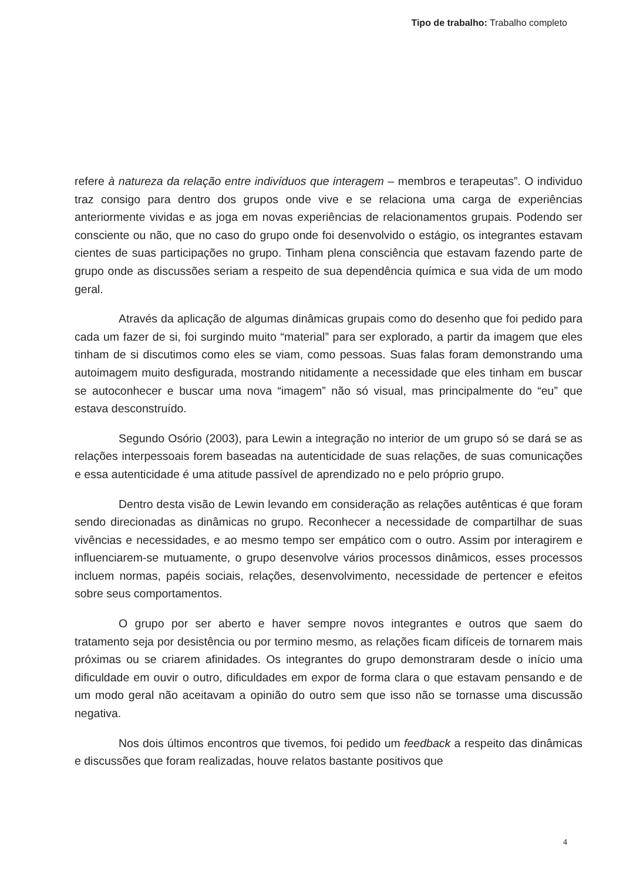Tipo de trabalho: Trabalho completo
refere à natureza da relação entre indivíduos que interagem – membros e terapeutas”. O individuo traz consigo para dentro dos grupos onde vive e se relaciona uma carga de experiências anteriormente vividas e as joga em novas experiências de relacionamentos grupais. Podendo ser consciente ou não, que no caso do grupo onde foi desenvolvido o estágio, os integrantes estavam cientes de suas participações no grupo. Tinham plena consciência que estavam fazendo parte de grupo onde as discussões seriam a respeito de sua dependência química e sua vida de um modo geral.
Através da aplicação de algumas dinâmicas grupais como do desenho que foi pedido para cada um fazer de si, foi surgindo muito “material” para ser explorado, a partir da imagem que eles tinham de si discutimos como eles se viam, como pessoas. Suas falas foram demonstrando uma autoimagem muito desfigurada, mostrando nitidamente a necessidade que eles tinham em buscar se autoconhecer e buscar uma nova “imagem” não só visual, mas principalmente do “eu” que estava desconstruído.
Segundo Osório (2003), para Lewin a integração no interior de um grupo só se dará se as relações interpessoais forem baseadas na autenticidade de suas relações, de suas comunicações e essa autenticidade é uma atitude passível de aprendizado no e pelo próprio grupo.
Dentro desta visão de Lewin levando em consideração as relações autênticas é que foram sendo direcionadas as dinâmicas no grupo. Reconhecer a necessidade de compartilhar de suas vivências e necessidades, e ao mesmo tempo ser empático com o outro. Assim por interagirem e influenciarem-se mutuamente, o grupo desenvolve vários processos dinâmicos, esses processos incluem normas, papéis sociais, relações, desenvolvimento, necessidade de pertencer e efeitos sobre seus comportamentos.
O grupo por ser aberto e haver sempre novos integrantes e outros que saem do tratamento seja por desistência ou por termino mesmo, as relações ficam difíceis de tornarem mais próximas ou se criarem afinidades. Os integrantes do grupo demonstraram desde o início uma dificuldade em ouvir o outro, dificuldades em expor de forma clara o que estavam pensando e de um modo geral não aceitavam a opinião do outro sem que isso não se tornasse uma discussão negativa.
Nos dois últimos encontros que tivemos, foi pedido um feedback a respeito das dinâmicas e discussões que foram realizadas, houve relatos bastante positivos que
4